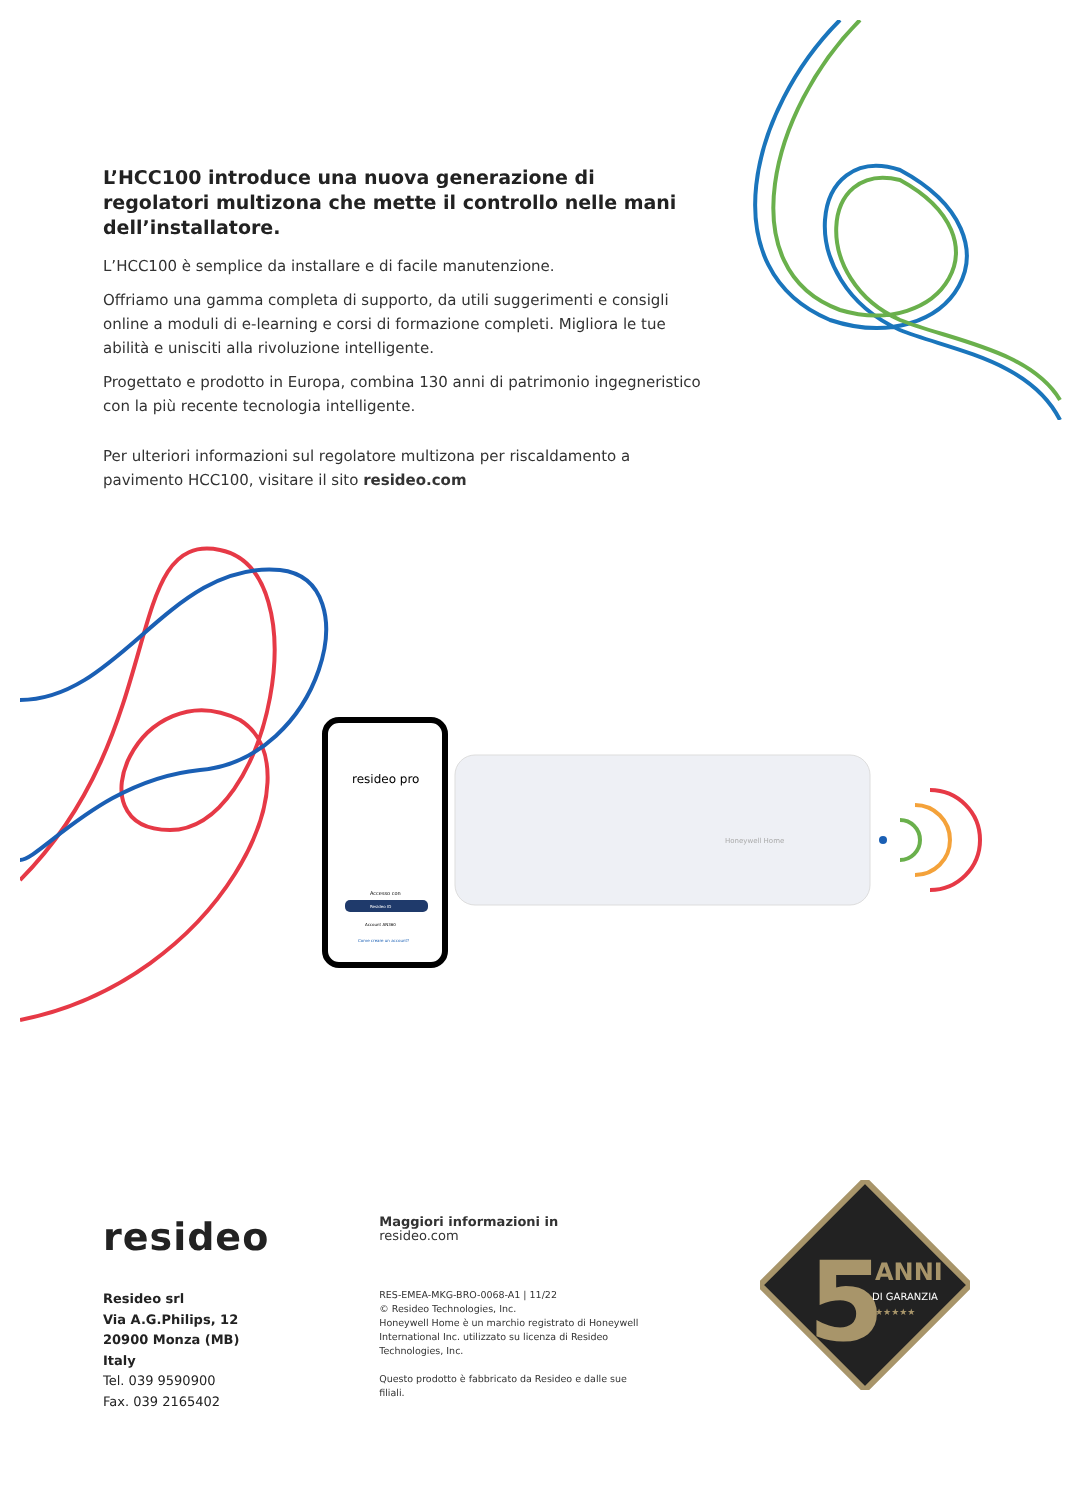L’HCC100 introduce una nuova generazione di regolatori multizona che mette il controllo nelle mani dell’installatore.
L’HCC100 è semplice da installare e di facile manutenzione.
Offriamo una gamma completa di supporto, da utili suggerimenti e consigli online a moduli di e-learning e corsi di formazione completi. Migliora le tue abilità e unisciti alla rivoluzione intelligente.
Progettato e prodotto in Europa, combina 130 anni di patrimonio ingegneristico con la più recente tecnologia intelligente.
Per ulteriori informazioni sul regolatore multizona per riscaldamento a pavimento HCC100, visitare il sito resideo.com
resideo pro
Accesso con
Resideo ID
Account AN360
Come creare un account?
Honeywell Home
resideo
Resideo srl
Via A.G.Philips, 12
20900 Monza (MB)
Italy
Tel. 039 9590900
Fax. 039 2165402
Maggiori informazioni in
resideo.com
RES-EMEA-MKG-BRO-0068-A1 | 11/22
© Resideo Technologies, Inc.
Honeywell Home è un marchio registrato di Honeywell International Inc. utilizzato su licenza di Resideo Technologies, Inc.
Questo prodotto è fabbricato da Resideo e dalle sue filiali.
5
ANNI
DI GARANZIA
★★★★★